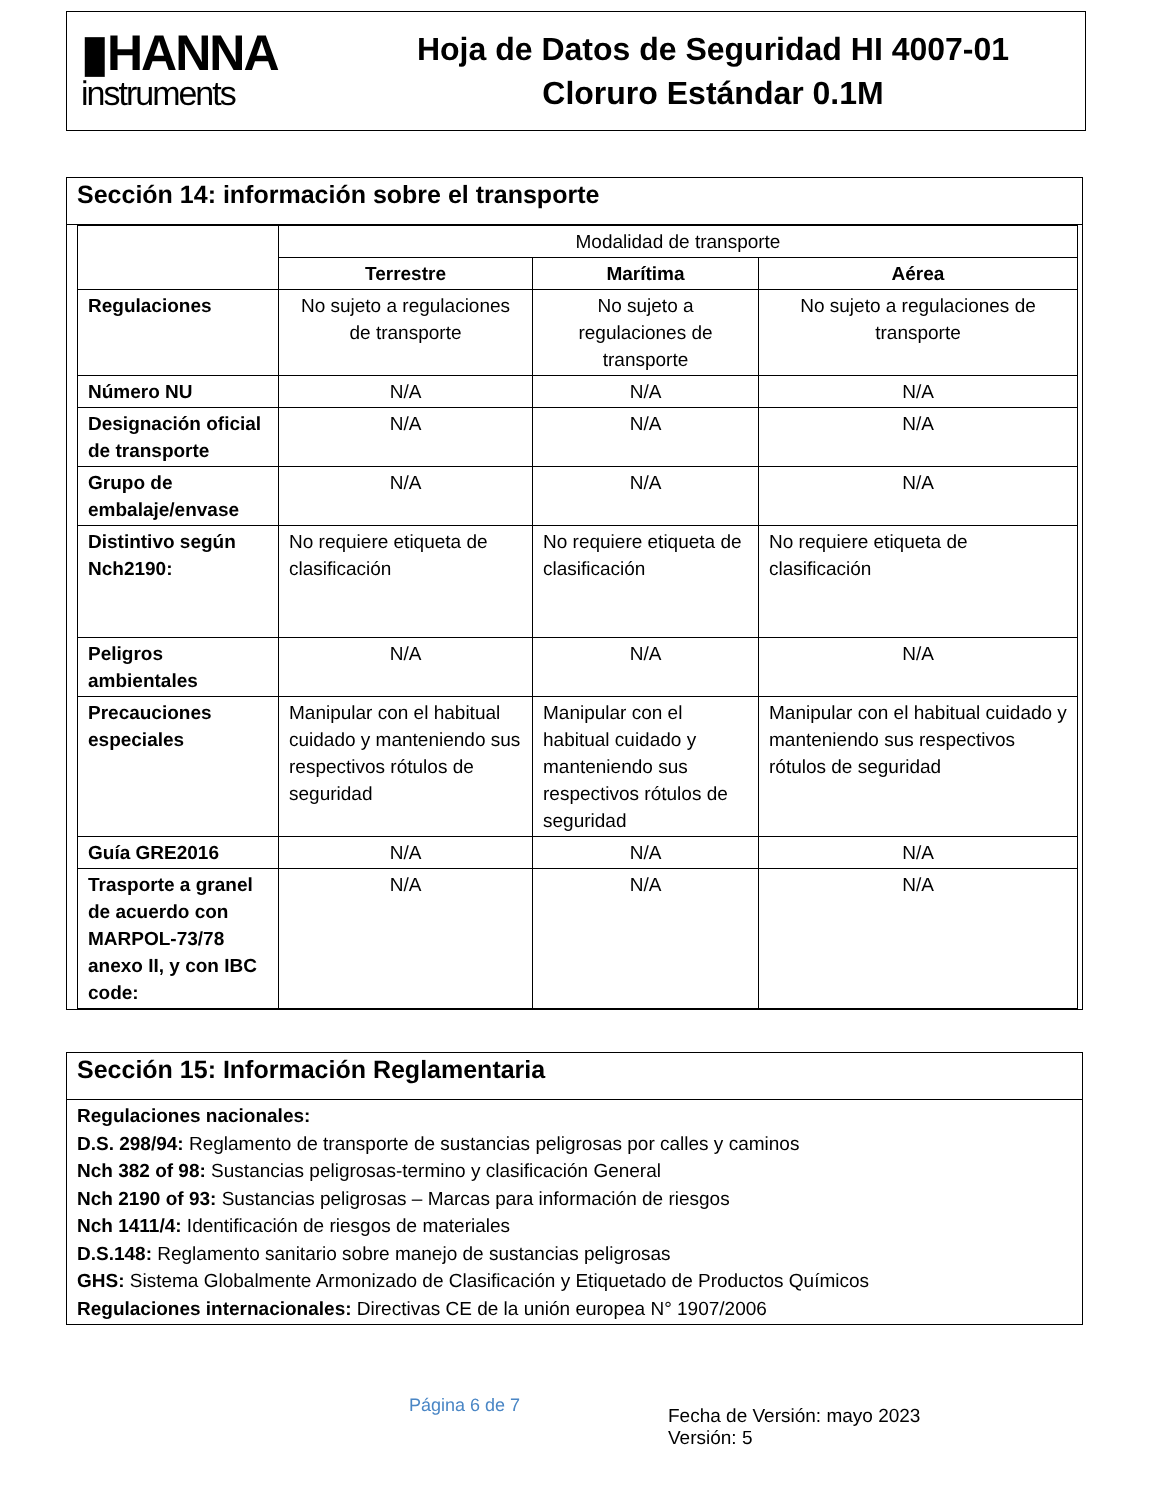▮HANNA
instruments
Hoja de Datos de Seguridad HI 4007-01
Cloruro Estándar 0.1M
Sección 14: información sobre el transporte
| | Modalidad de transporte | | |
| | Terrestre | Marítima | Aérea |
| Regulaciones | No sujeto a regulaciones de transporte | No sujeto a regulaciones de transporte | No sujeto a regulaciones de transporte |
| Número NU | N/A | N/A | N/A |
| Designación oficial de transporte | N/A | N/A | N/A |
| Grupo de embalaje/envase | N/A | N/A | N/A |
| Distintivo según Nch2190: | No requiere etiqueta de clasificación | No requiere etiqueta de clasificación | No requiere etiqueta de clasificación |
| Peligros ambientales | N/A | N/A | N/A |
| Precauciones especiales | Manipular con el habitual cuidado y manteniendo sus respectivos rótulos de seguridad | Manipular con el habitual cuidado y manteniendo sus respectivos rótulos de seguridad | Manipular con el habitual cuidado y manteniendo sus respectivos rótulos de seguridad |
| Guía GRE2016 | N/A | N/A | N/A |
| Trasporte a granel de acuerdo con MARPOL-73/78 anexo II, y con IBC code: | N/A | N/A | N/A |
Sección 15: Información Reglamentaria
Regulaciones nacionales:
D.S. 298/94: Reglamento de transporte de sustancias peligrosas por calles y caminos
Nch 382 of 98: Sustancias peligrosas-termino y clasificación General
Nch 2190 of 93: Sustancias peligrosas – Marcas para información de riesgos
Nch 1411/4: Identificación de riesgos de materiales
D.S.148: Reglamento sanitario sobre manejo de sustancias peligrosas
GHS: Sistema Globalmente Armonizado de Clasificación y Etiquetado de Productos Químicos
Regulaciones internacionales: Directivas CE de la unión europea N° 1907/2006
Página 6 de 7
Fecha de Versión: mayo 2023
Versión: 5